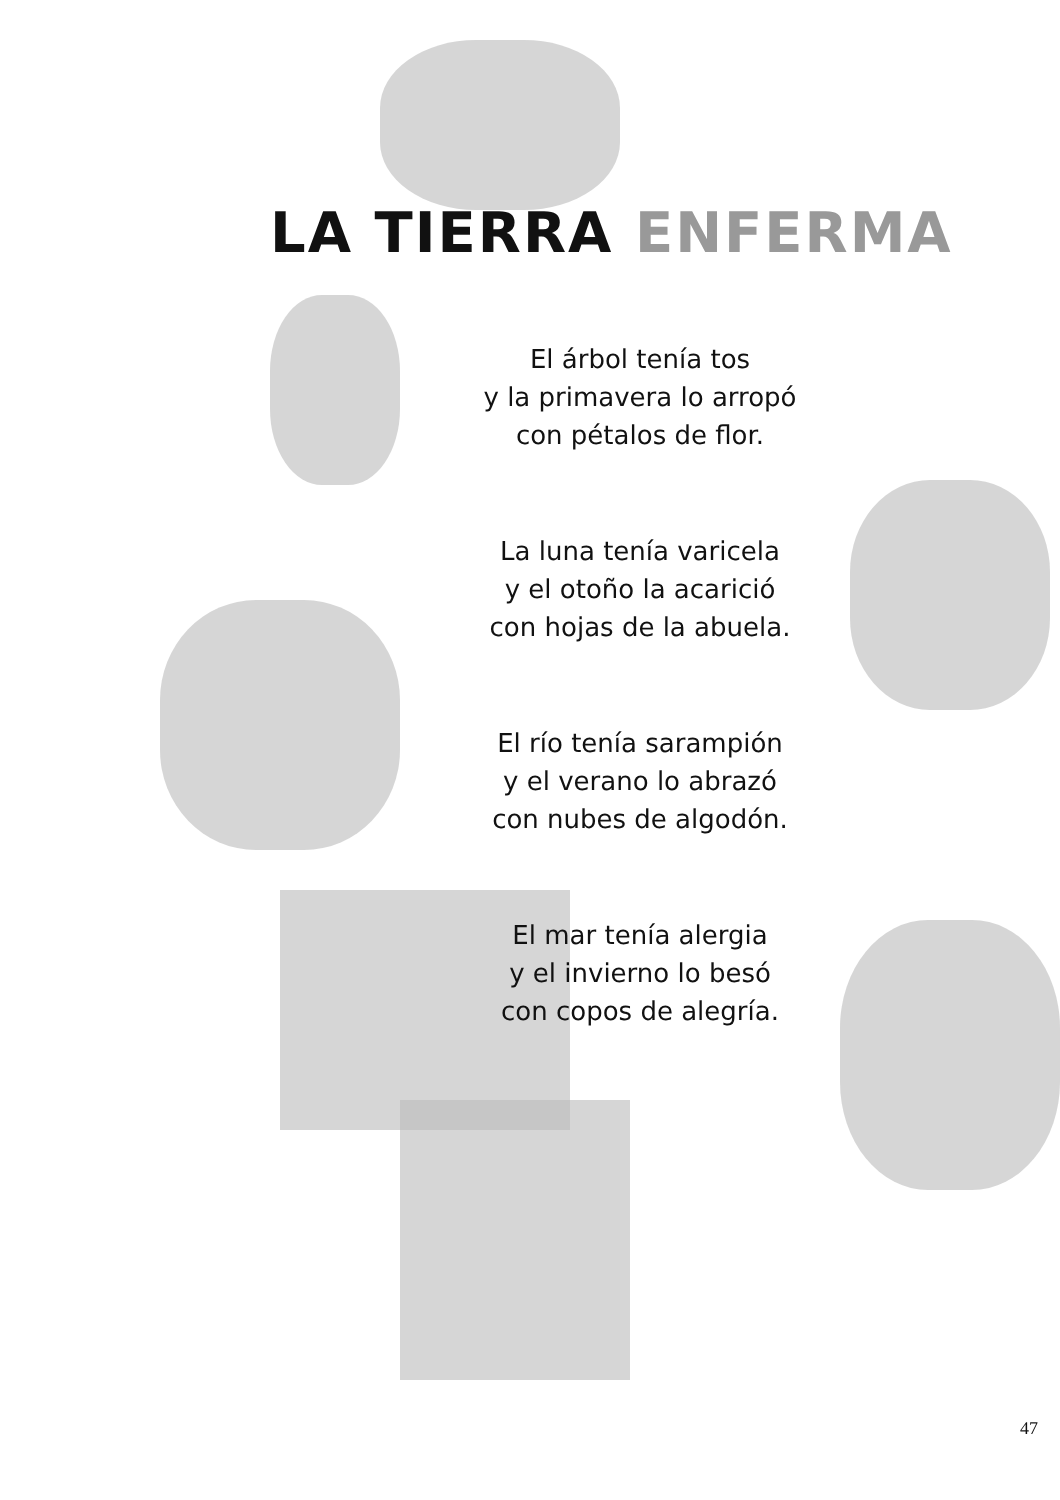LA TIERRA ENFERMA
El árbol tenía tos
y la primavera lo arropó
con pétalos de flor.
La luna tenía varicela
y el otoño la acarició
con hojas de la abuela.
El río tenía sarampión
y el verano lo abrazó
con nubes de algodón.
El mar tenía alergia
y el invierno lo besó
con copos de alegría.
47